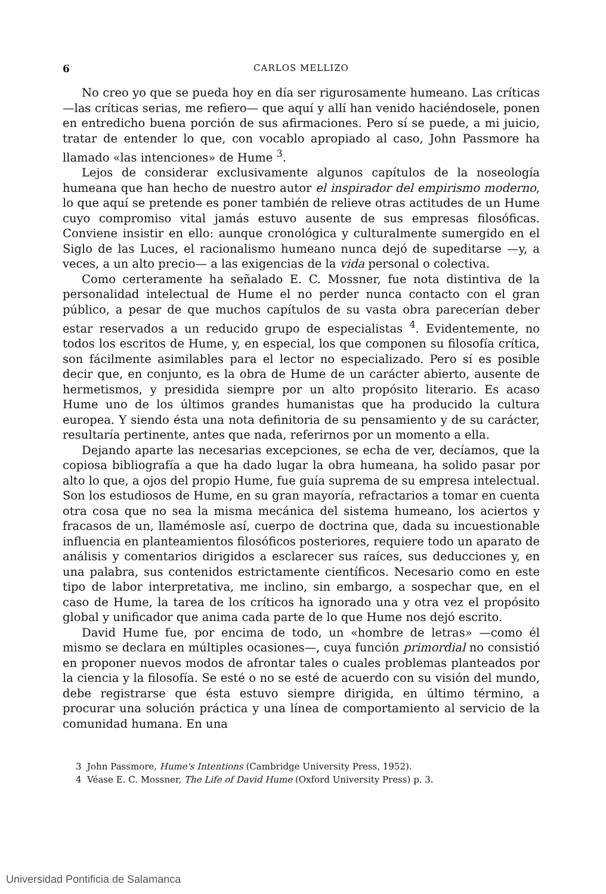6 CARLOS MELLIZO
No creo yo que se pueda hoy en día ser rigurosamente humeano. Las críticas —las críticas serias, me refiero— que aquí y allí han venido haciéndosele, ponen en entredicho buena porción de sus afirmaciones. Pero sí se puede, a mi juicio, tratar de entender lo que, con vocablo apropiado al caso, John Passmore ha llamado «las intenciones» de Hume <sup>3</sup>.
Lejos de considerar exclusivamente algunos capítulos de la noseología humeana que han hecho de nuestro autor el inspirador del empirismo moderno, lo que aquí se pretende es poner también de relieve otras actitudes de un Hume cuyo compromiso vital jamás estuvo ausente de sus empresas filosóficas. Conviene insistir en ello: aunque cronológica y culturalmente sumergido en el Siglo de las Luces, el racionalismo humeano nunca dejó de supeditarse —y, a veces, a un alto precio— a las exigencias de la vida personal o colectiva.
Como certeramente ha señalado E. C. Mossner, fue nota distintiva de la personalidad intelectual de Hume el no perder nunca contacto con el gran público, a pesar de que muchos capítulos de su vasta obra parecerían deber estar reservados a un reducido grupo de especialistas <sup>4</sup>. Evidentemente, no todos los escritos de Hume, y, en especial, los que componen su filosofía crítica, son fácilmente asimilables para el lector no especializado. Pero sí es posible decir que, en conjunto, es la obra de Hume de un carácter abierto, ausente de hermetismos, y presidida siempre por un alto propósito literario. Es acaso Hume uno de los últimos grandes humanistas que ha producido la cultura europea. Y siendo ésta una nota definitoria de su pensamiento y de su carácter, resultaría pertinente, antes que nada, referirnos por un momento a ella.
Dejando aparte las necesarias excepciones, se echa de ver, decíamos, que la copiosa bibliografía a que ha dado lugar la obra humeana, ha solido pasar por alto lo que, a ojos del propio Hume, fue guía suprema de su empresa intelectual. Son los estudiosos de Hume, en su gran mayoría, refractarios a tomar en cuenta otra cosa que no sea la misma mecánica del sistema humeano, los aciertos y fracasos de un, llamémosle así, cuerpo de doctrina que, dada su incuestionable influencia en planteamientos filosóficos posteriores, requiere todo un aparato de análisis y comentarios dirigidos a esclarecer sus raíces, sus deducciones y, en una palabra, sus contenidos estrictamente científicos. Necesario como en este tipo de labor interpretativa, me inclino, sin embargo, a sospechar que, en el caso de Hume, la tarea de los críticos ha ignorado una y otra vez el propósito global y unificador que anima cada parte de lo que Hume nos dejó escrito.
David Hume fue, por encima de todo, un «hombre de letras» —como él mismo se declara en múltiples ocasiones—, cuya función primordial no consistió en proponer nuevos modos de afrontar tales o cuales problemas planteados por la ciencia y la filosofía. Se esté o no se esté de acuerdo con su visión del mundo, debe registrarse que ésta estuvo siempre dirigida, en último término, a procurar una solución práctica y una línea de comportamiento al servicio de la comunidad humana. En una
3 John Passmore, Hume's Intentions (Cambridge University Press, 1952).
4 Véase E. C. Mossner, The Life of David Hume (Oxford University Press) p. 3.
Universidad Pontificia de Salamanca